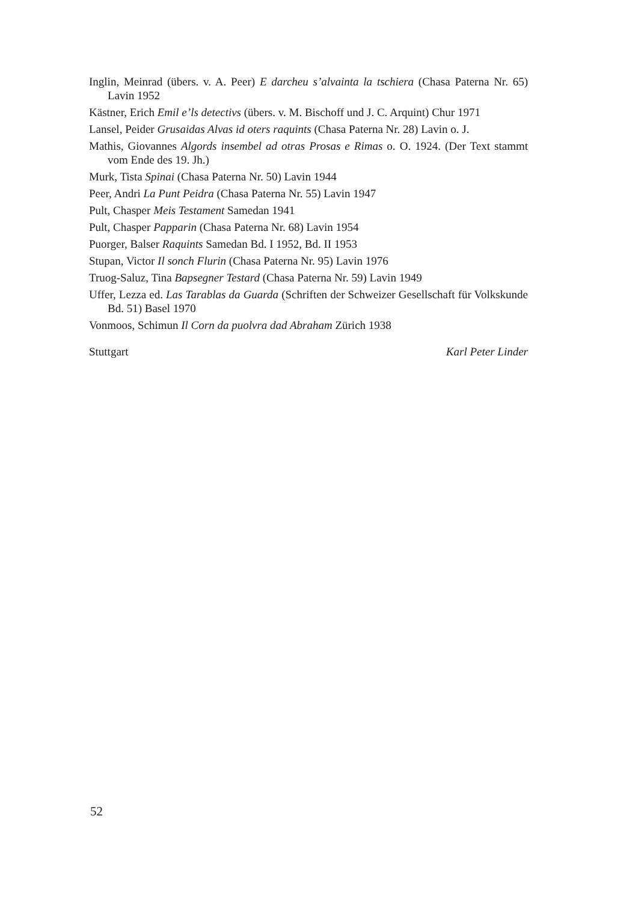Inglin, Meinrad (übers. v. A. Peer) E darcheu s’alvainta la tschiera (Chasa Paterna Nr. 65) Lavin 1952
Kästner, Erich Emil e’ls detectivs (übers. v. M. Bischoff und J. C. Arquint) Chur 1971
Lansel, Peider Grusaidas Alvas id oters raquints (Chasa Paterna Nr. 28) Lavin o. J.
Mathis, Giovannes Algords insembel ad otras Prosas e Rimas o. O. 1924. (Der Text stammt vom Ende des 19. Jh.)
Murk, Tista Spinai (Chasa Paterna Nr. 50) Lavin 1944
Peer, Andri La Punt Peidra (Chasa Paterna Nr. 55) Lavin 1947
Pult, Chasper Meis Testament Samedan 1941
Pult, Chasper Papparin (Chasa Paterna Nr. 68) Lavin 1954
Puorger, Balser Raquints Samedan Bd. I 1952, Bd. II 1953
Stupan, Victor Il sonch Flurin (Chasa Paterna Nr. 95) Lavin 1976
Truog-Saluz, Tina Bapsegner Testard (Chasa Paterna Nr. 59) Lavin 1949
Uffer, Lezza ed. Las Tarablas da Guarda (Schriften der Schweizer Gesellschaft für Volkskunde Bd. 51) Basel 1970
Vonmoos, Schimun Il Corn da puolvra dad Abraham Zürich 1938
Stuttgart Karl Peter Linder
52